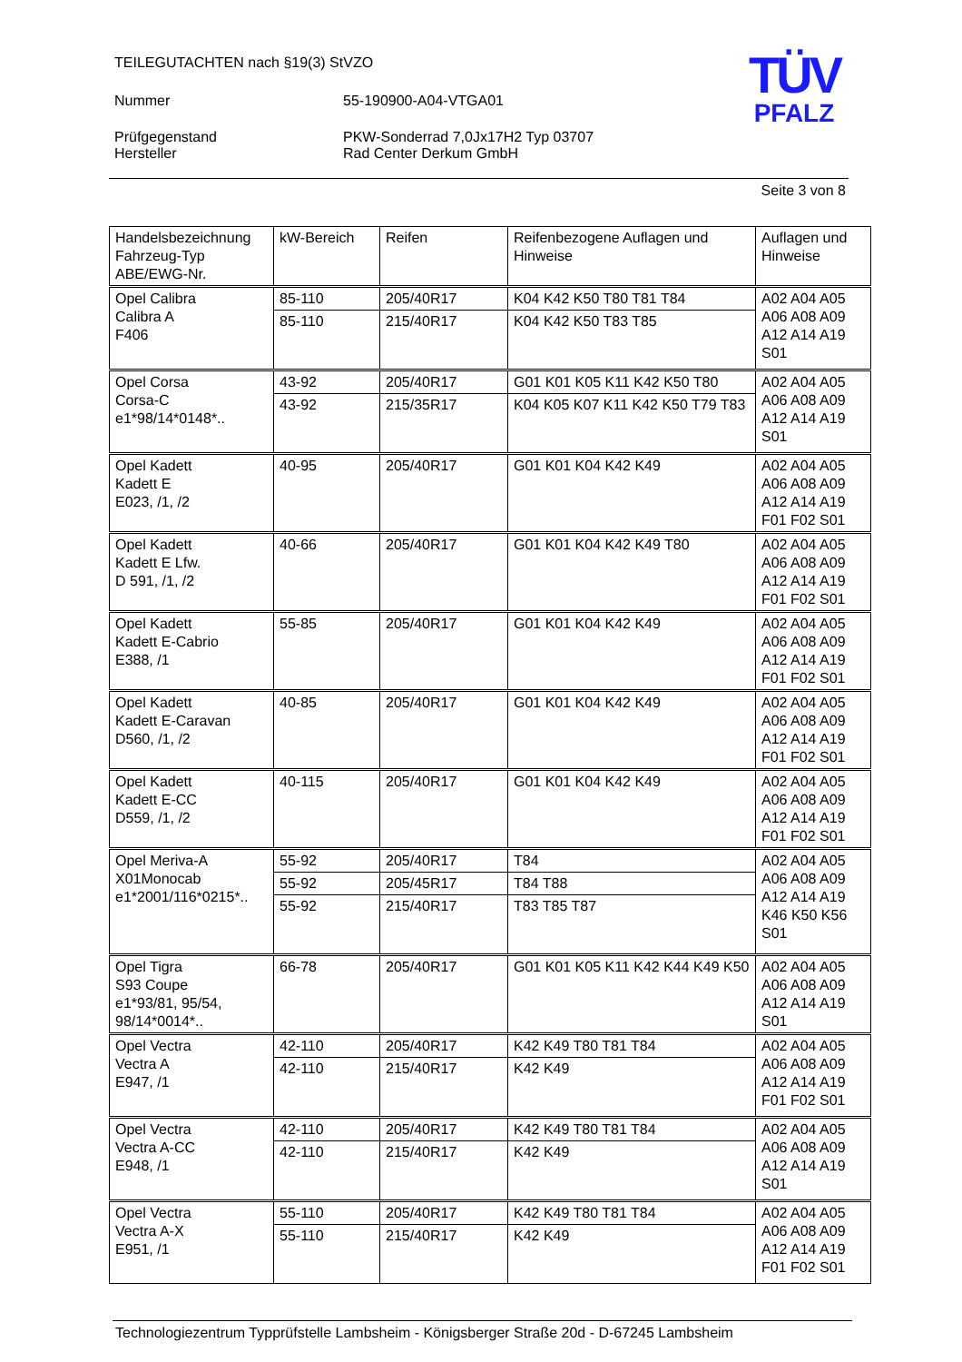TÜV
PFALZ
TEILEGUTACHTEN nach §19(3) StVZO
Nummer 55-190900-A04-VTGA01
Prüfgegenstand PKW-Sonderrad 7,0Jx17H2 Typ 03707
Hersteller Rad Center Derkum GmbH
Seite 3 von 8
| Handelsbezeichnung Fahrzeug-Typ ABE/EWG-Nr. | kW-Bereich | Reifen | Reifenbezogene Auflagen und Hinweise | Auflagen und Hinweise |
| --- | --- | --- | --- | --- |
| Opel Calibra Calibra A F406 | 85-110 | 205/40R17 | K04 K42 K50 T80 T81 T84 | A02 A04 A05 A06 A08 A09 A12 A14 A19 S01 |
| | 85-110 | 215/40R17 | K04 K42 K50 T83 T85 | |
| Opel Corsa Corsa-C e1*98/14*0148*.. | 43-92 | 205/40R17 | G01 K01 K05 K11 K42 K50 T80 | A02 A04 A05 A06 A08 A09 A12 A14 A19 S01 |
| | 43-92 | 215/35R17 | K04 K05 K07 K11 K42 K50 T79 T83 | |
| Opel Kadett Kadett E E023, /1, /2 | 40-95 | 205/40R17 | G01 K01 K04 K42 K49 | A02 A04 A05 A06 A08 A09 A12 A14 A19 F01 F02 S01 |
| Opel Kadett Kadett E Lfw. D 591, /1, /2 | 40-66 | 205/40R17 | G01 K01 K04 K42 K49 T80 | A02 A04 A05 A06 A08 A09 A12 A14 A19 F01 F02 S01 |
| Opel Kadett Kadett E-Cabrio E388, /1 | 55-85 | 205/40R17 | G01 K01 K04 K42 K49 | A02 A04 A05 A06 A08 A09 A12 A14 A19 F01 F02 S01 |
| Opel Kadett Kadett E-Caravan D560, /1, /2 | 40-85 | 205/40R17 | G01 K01 K04 K42 K49 | A02 A04 A05 A06 A08 A09 A12 A14 A19 F01 F02 S01 |
| Opel Kadett Kadett E-CC D559, /1, /2 | 40-115 | 205/40R17 | G01 K01 K04 K42 K49 | A02 A04 A05 A06 A08 A09 A12 A14 A19 F01 F02 S01 |
| Opel Meriva-A X01Monocab e1*2001/116*0215*.. | 55-92 | 205/40R17 | T84 | A02 A04 A05 A06 A08 A09 A12 A14 A19 K46 K50 K56 S01 |
| | 55-92 | 205/45R17 | T84 T88 | |
| | 55-92 | 215/40R17 | T83 T85 T87 | |
| Opel Tigra S93 Coupe e1*93/81, 95/54, 98/14*0014*.. | 66-78 | 205/40R17 | G01 K01 K05 K11 K42 K44 K49 K50 | A02 A04 A05 A06 A08 A09 A12 A14 A19 S01 |
| Opel Vectra Vectra A E947, /1 | 42-110 | 205/40R17 | K42 K49 T80 T81 T84 | A02 A04 A05 A06 A08 A09 A12 A14 A19 F01 F02 S01 |
| | 42-110 | 215/40R17 | K42 K49 | |
| Opel Vectra Vectra A-CC E948, /1 | 42-110 | 205/40R17 | K42 K49 T80 T81 T84 | A02 A04 A05 A06 A08 A09 A12 A14 A19 S01 |
| | 42-110 | 215/40R17 | K42 K49 | |
| Opel Vectra Vectra A-X E951, /1 | 55-110 | 205/40R17 | K42 K49 T80 T81 T84 | A02 A04 A05 A06 A08 A09 A12 A14 A19 F01 F02 S01 |
| | 55-110 | 215/40R17 | K42 K49 | |
Technologiezentrum Typprüfstelle Lambsheim - Königsberger Straße 20d - D-67245 Lambsheim